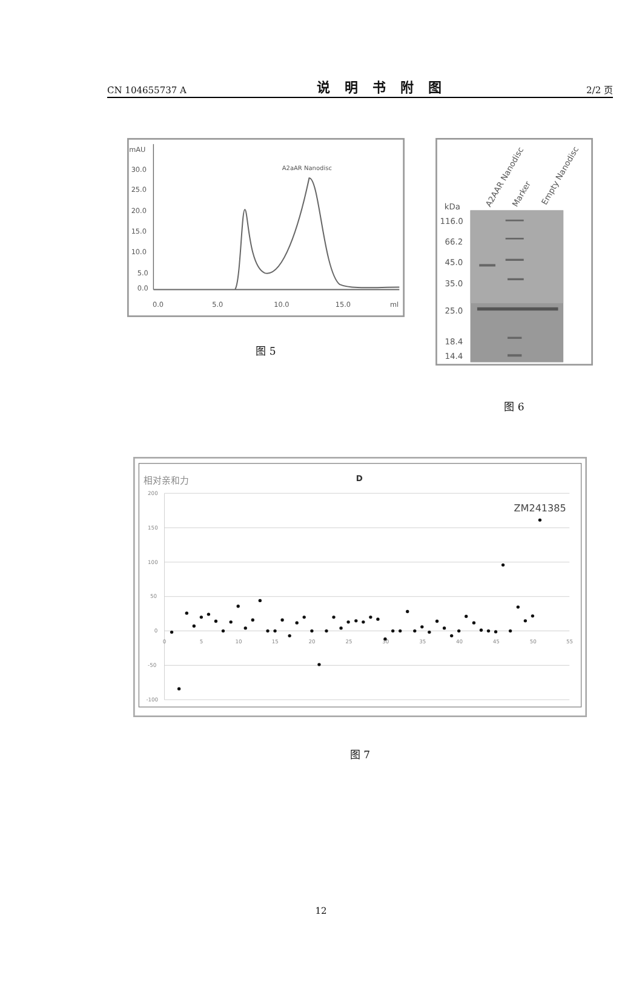CN 104655737 A 说明书附图 2/2 页
mAU
30.0
25.0
20.0
15.0
10.0
5.0
0.0
0.0
5.0
10.0
15.0
ml
A2aAR Nanodisc
图 5
kDa
116.0
66.2
45.0
35.0
25.0
18.4
14.4
A2AAR Nanodisc
Marker
Empty Nanodisc
图 6
相对亲和力
D
ZM241385
200
150
100
50
0
-50
-100
0
5
10
15
20
25
30
35
40
45
50
55
图 7
12